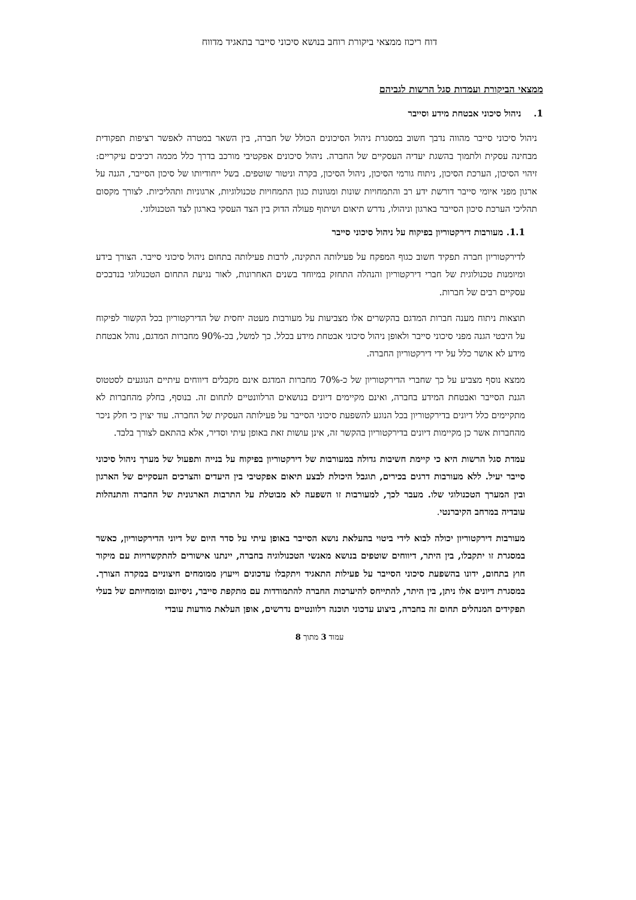דוח ריכוז ממצאי ביקורת רוחב בנושא סיכוני סייבר בתאגיד מדווח
ממצאי הביקורת ועמדות סגל הרשות לגביהם
1. ניהול סיכוני אבטחת מידע וסייבר
ניהול סיכוני סייבר מהווה נדבך חשוב במסגרת ניהול הסיכונים הכולל של חברה, בין השאר במטרה לאפשר רציפות תפקודית מבחינה עסקית ולתמוך בהשגת יעדיה העסקיים של החברה. ניהול סיכונים אפקטיבי מורכב בדרך כלל מכמה רכיבים עיקריים: זיהוי הסיכון, הערכת הסיכון, ניתוח גורמי הסיכון, ניהול הסיכון, בקרה וניטור שוטפים. בשל ייחודיותו של סיכון הסייבר, הגנה על ארגון מפני איומי סייבר דורשת ידע רב והתמחויות שונות ומגוונות כגון התמחויות טכנולוגיות, ארגוניות ותהליכיות. לצורך מקסום תהליכי הערכת סיכון הסייבר בארגון וניהולו, נדרש תיאום ושיתוף פעולה הדוק בין הצד העסקי בארגון לצד הטכנולוגי.
1.1. מעורבות דירקטוריון בפיקוח על ניהול סיכוני סייבר
לדירקטוריון חברה תפקיד חשוב כגוף המפקח על פעילותה התקינה, לרבות פעילותה בתחום ניהול סיכוני סייבר. הצורך בידע ומיומנות טכנולוגית של חברי דירקטוריון והנהלה התחזק במיוחד בשנים האחרונות, לאור נגיעת התחום הטכנולוגי בנדבכים עסקיים רבים של חברות.
תוצאות ניתוח מענה חברות המדגם בהקשרים אלו מצביעות על מעורבות מעטה יחסית של הדירקטוריון בכל הקשור לפיקוח על היבטי הגנה מפני סיכוני סייבר ולאופן ניהול סיכוני אבטחת מידע בכלל. כך למשל, בכ-90% מחברות המדגם, נוהל אבטחת מידע לא אושר כלל על ידי דירקטוריון החברה.
ממצא נוסף מצביע על כך שחברי הדירקטוריון של כ-70% מחברות המדגם אינם מקבלים דיווחים עיתיים הנוגעים לסטטוס הגנת הסייבר ואבטחת המידע בחברה, ואינם מקיימים דיונים בנושאים הרלוונטיים לתחום זה. בנוסף, בחלק מהחברות לא מתקיימים כלל דיונים בדירקטוריון בכל הנוגע להשפעת סיכוני הסייבר על פעילותה העסקית של החברה. עוד יצוין כי חלק ניכר מהחברות אשר כן מקיימות דיונים בדירקטוריון בהקשר זה, אינן עושות זאת באופן עיתי וסדיר, אלא בהתאם לצורך בלבד.
עמדת סגל הרשות היא כי קיימת חשיבות גדולה במעורבות של דירקטוריון בפיקוח על בנייה ותפעול של מערך ניהול סיכוני סייבר יעיל. ללא מעורבות דרגים בכירים, תוגבל היכולת לבצע תיאום אפקטיבי בין היעדים והצרכים העסקיים של הארגון ובין המערך הטכנולוגי שלו. מעבר לכך, למעורבות זו השפעה לא מבוטלת על התרבות הארגונית של החברה והתנהלות עובדיה במרחב הקיברנטי.
מעורבות דירקטוריון יכולה לבוא לידי ביטוי בהעלאת נושא הסייבר באופן עיתי על סדר היום של דיוני הדירקטוריון, כאשר במסגרת זו יתקבלו, בין היתר, דיווחים שוטפים בנושא מאנשי הטכנולוגיה בחברה, יינתנו אישורים להתקשרויות עם מיקור חוץ בתחום, ידונו בהשפעת סיכוני הסייבר על פעילות התאגיד ויתקבלו עדכונים וייעוץ ממומחים חיצוניים במקרה הצורך. במסגרת דיונים אלו ניתן, בין היתר, להתייחס להיערכות החברה להתמודדות עם מתקפת סייבר, ניסיונם ומומחיותם של בעלי תפקידים המנהלים תחום זה בחברה, ביצוע עדכוני תוכנה רלוונטיים נדרשים, אופן העלאת מודעות עובדי
עמוד 3 מתוך 8